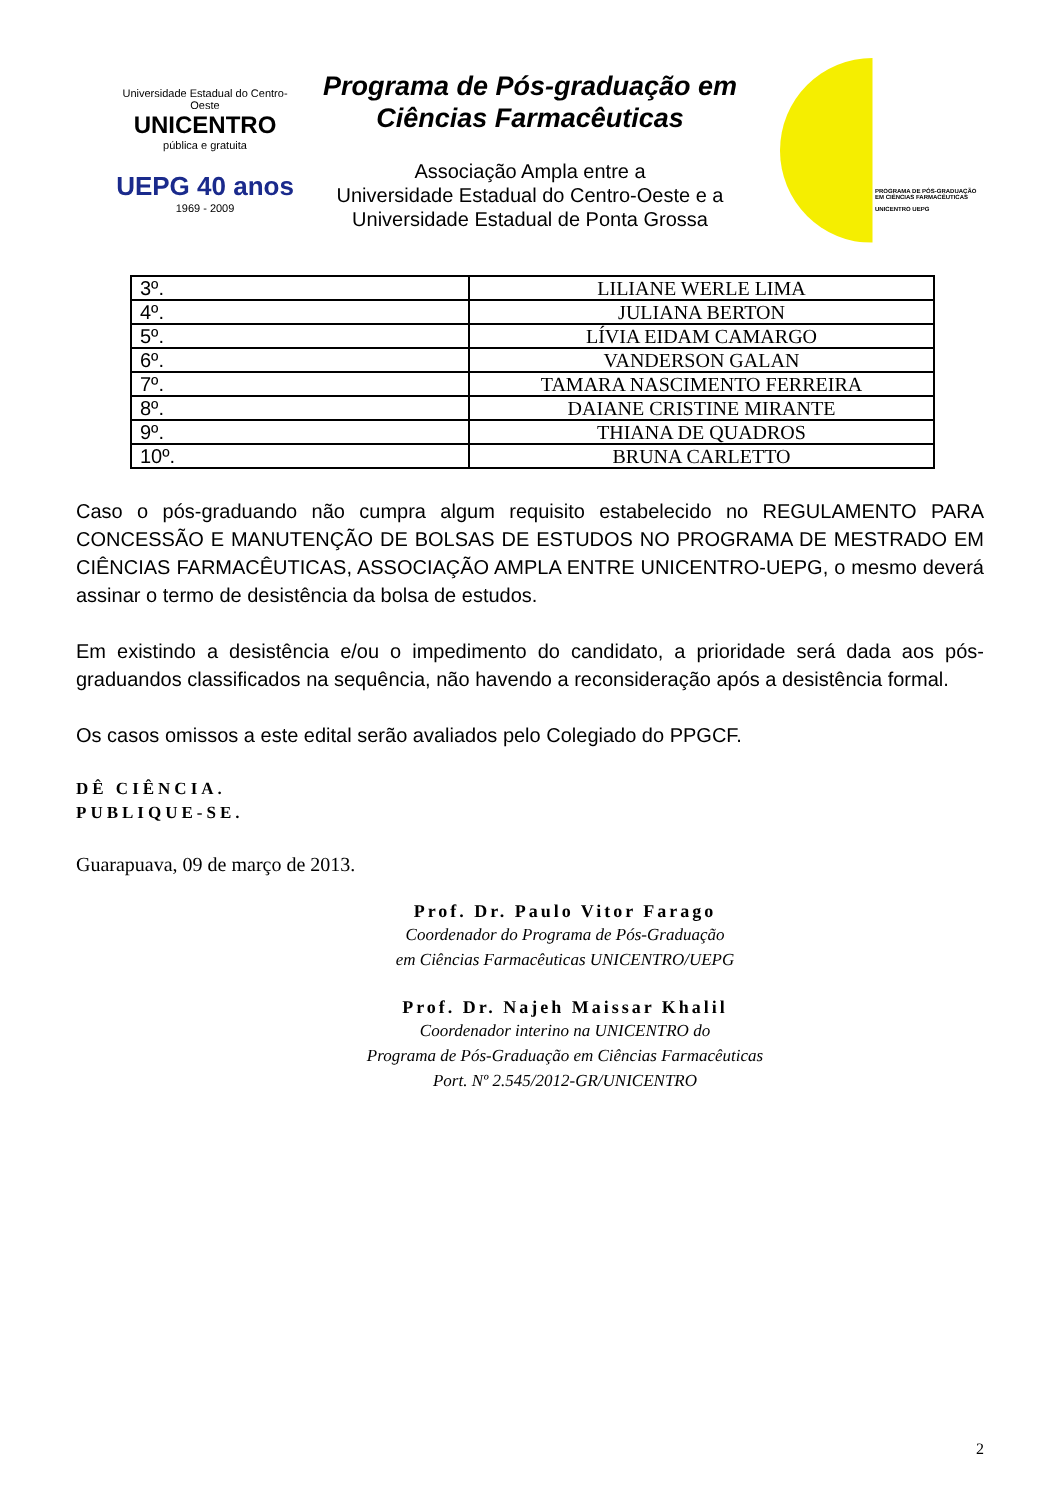Universidade Estadual do Centro-Oeste
UNICENTRO
pública e gratuita
UEPG 40 anos
1969 - 2009
Programa de Pós-graduação em Ciências Farmacêuticas
Associação Ampla entre a
Universidade Estadual do Centro-Oeste e a
Universidade Estadual de Ponta Grossa
PROGRAMA DE PÓS-GRADUAÇÃO
EM CIÊNCIAS FARMACÊUTICAS
UNICENTRO UEPG
| 3º. | LILIANE WERLE LIMA |
| 4º. | JULIANA BERTON |
| 5º. | LÍVIA EIDAM CAMARGO |
| 6º. | VANDERSON GALAN |
| 7º. | TAMARA NASCIMENTO FERREIRA |
| 8º. | DAIANE CRISTINE MIRANTE |
| 9º. | THIANA DE QUADROS |
| 10º. | BRUNA CARLETTO |
Caso o pós-graduando não cumpra algum requisito estabelecido no REGULAMENTO PARA CONCESSÃO E MANUTENÇÃO DE BOLSAS DE ESTUDOS NO PROGRAMA DE MESTRADO EM CIÊNCIAS FARMACÊUTICAS, ASSOCIAÇÃO AMPLA ENTRE UNICENTRO-UEPG, o mesmo deverá assinar o termo de desistência da bolsa de estudos.
Em existindo a desistência e/ou o impedimento do candidato, a prioridade será dada aos pós-graduandos classificados na sequência, não havendo a reconsideração após a desistência formal.
Os casos omissos a este edital serão avaliados pelo Colegiado do PPGCF.
DÊ CIÊNCIA.
PUBLIQUE-SE.
Guarapuava, 09 de março de 2013.
Prof. Dr. Paulo Vitor Farago
Coordenador do Programa de Pós-Graduação
em Ciências Farmacêuticas UNICENTRO/UEPG
Prof. Dr. Najeh Maissar Khalil
Coordenador interino na UNICENTRO do
Programa de Pós-Graduação em Ciências Farmacêuticas
Port. Nº 2.545/2012-GR/UNICENTRO
2